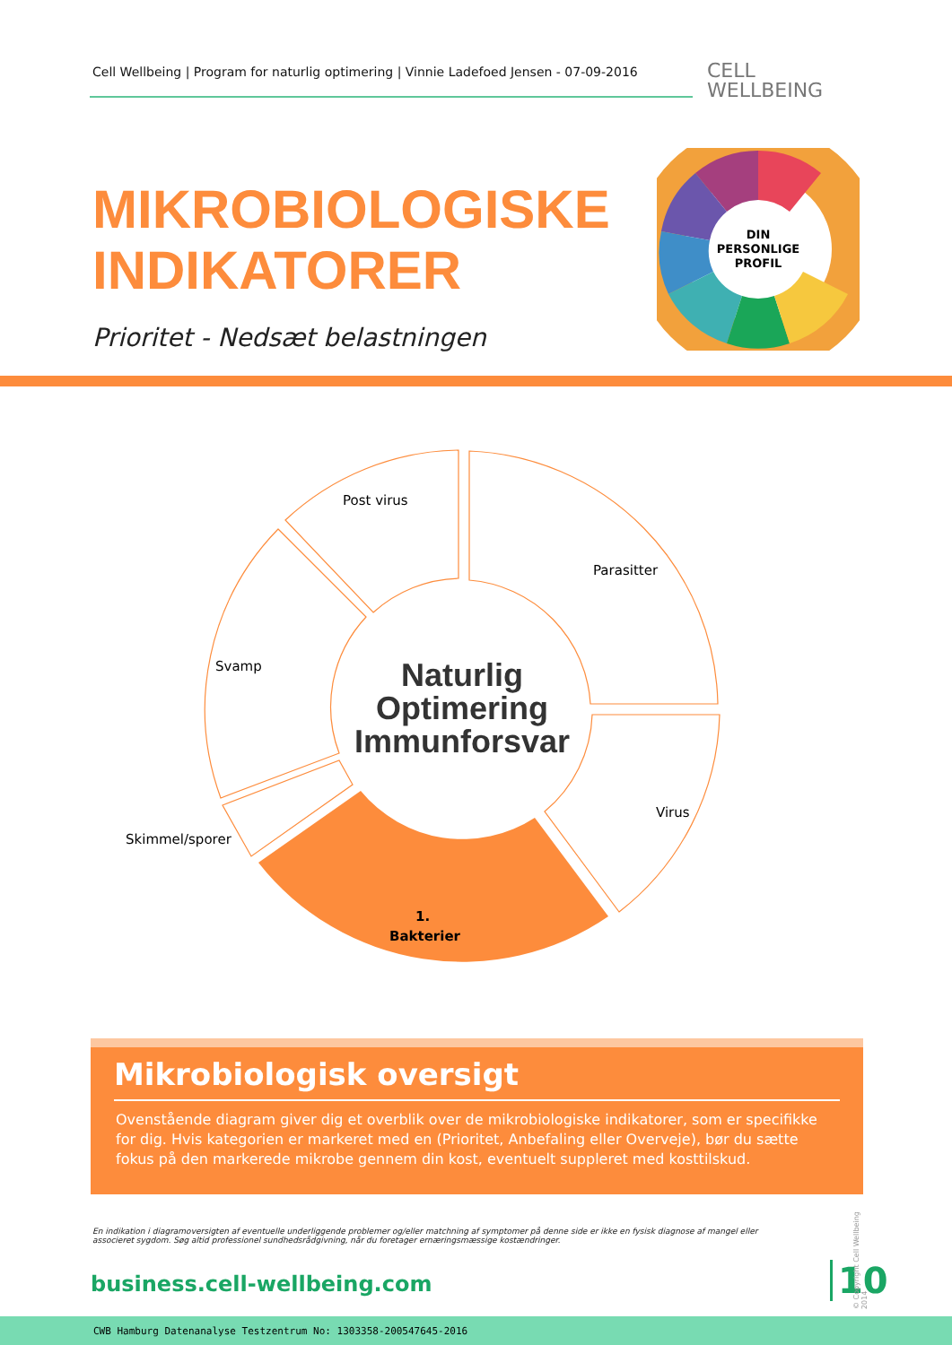Cell Wellbeing | Program for naturlig optimering | Vinnie Ladefoed Jensen - 07-09-2016
CELL
WELLBEING
MIKROBIOLOGISKE
INDIKATORER
DIN
PERSONLIGE
PROFIL
Prioritet - Nedsæt belastningen
Post virus
Parasitter
Svamp
Virus
Skimmel/sporer
1.
Bakterier
Naturlig
Optimering
Immunforsvar
Mikrobiologisk oversigt
Ovenstående diagram giver dig et overblik over de mikrobiologiske indikatorer, som er specifikke for dig. Hvis kategorien er markeret med en (Prioritet, Anbefaling eller Overveje), bør du sætte fokus på den markerede mikrobe gennem din kost, eventuelt suppleret med kosttilskud.
En indikation i diagramoversigten af eventuelle underliggende problemer og/eller matchning af symptomer på denne side er ikke en fysisk diagnose af mangel eller associeret sygdom. Søg altid professionel sundhedsrådgivning, når du foretager ernæringsmæssige kostændringer.
business.cell-wellbeing.com 10
© Copyright Cell Wellbeing 2014
CWB Hamburg Datenanalyse Testzentrum No: 1303358-200547645-2016